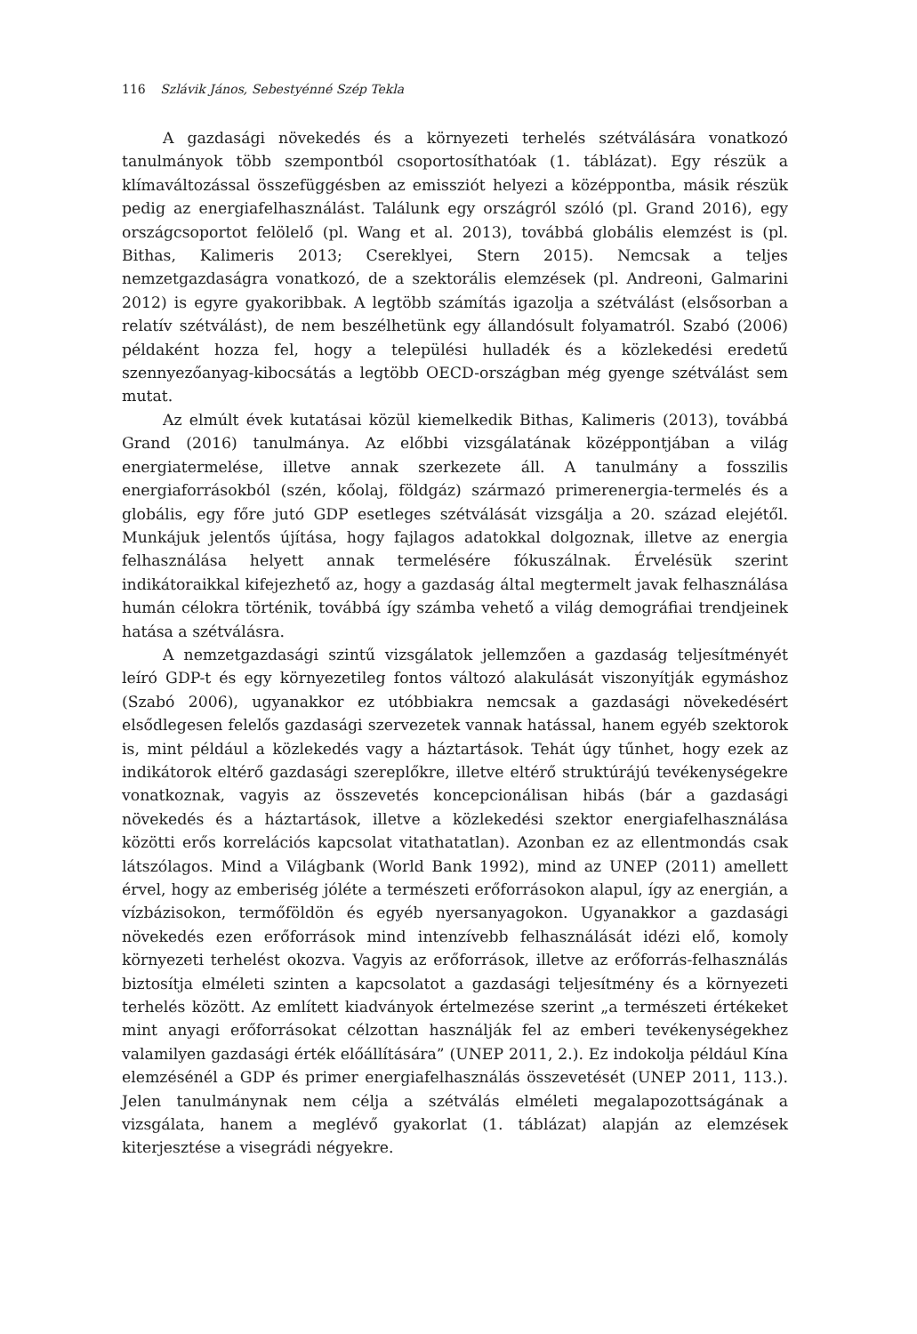116 Szlávik János, Sebestyénné Szép Tekla
A gazdasági növekedés és a környezeti terhelés szétválására vonatkozó tanulmányok több szempontból csoportosíthatóak (1. táblázat). Egy részük a klímaváltozással összefüggésben az emissziót helyezi a középpontba, másik részük pedig az energiafelhasználást. Találunk egy országról szóló (pl. Grand 2016), egy országcsoportot felölelő (pl. Wang et al. 2013), továbbá globális elemzést is (pl. Bithas, Kalimeris 2013; Csereklyei, Stern 2015). Nemcsak a teljes nemzetgazdaságra vonatkozó, de a szektorális elemzések (pl. Andreoni, Galmarini 2012) is egyre gyakoribbak. A legtöbb számítás igazolja a szétválást (elsősorban a relatív szétválást), de nem beszélhetünk egy állandósult folyamatról. Szabó (2006) példaként hozza fel, hogy a települési hulladék és a közlekedési eredetű szennyezőanyag-kibocsátás a legtöbb OECD-országban még gyenge szétválást sem mutat.
Az elmúlt évek kutatásai közül kiemelkedik Bithas, Kalimeris (2013), továbbá Grand (2016) tanulmánya. Az előbbi vizsgálatának középpontjában a világ energiatermelése, illetve annak szerkezete áll. A tanulmány a fosszilis energiaforrásokból (szén, kőolaj, földgáz) származó primerenergia-termelés és a globális, egy főre jutó GDP esetleges szétválását vizsgálja a 20. század elejétől. Munkájuk jelentős újítása, hogy fajlagos adatokkal dolgoznak, illetve az energia felhasználása helyett annak termelésére fókuszálnak. Érvelésük szerint indikátoraikkal kifejezhető az, hogy a gazdaság által megtermelt javak felhasználása humán célokra történik, továbbá így számba vehető a világ demográfiai trendjeinek hatása a szétválásra.
A nemzetgazdasági szintű vizsgálatok jellemzően a gazdaság teljesítményét leíró GDP-t és egy környezetileg fontos változó alakulását viszonyítják egymáshoz (Szabó 2006), ugyanakkor ez utóbbiakra nemcsak a gazdasági növekedésért elsődlegesen felelős gazdasági szervezetek vannak hatással, hanem egyéb szektorok is, mint például a közlekedés vagy a háztartások. Tehát úgy tűnhet, hogy ezek az indikátorok eltérő gazdasági szereplőkre, illetve eltérő struktúrájú tevékenységekre vonatkoznak, vagyis az összevetés koncepcionálisan hibás (bár a gazdasági növekedés és a háztartások, illetve a közlekedési szektor energiafelhasználása közötti erős korrelációs kapcsolat vitathatatlan). Azonban ez az ellentmondás csak látszólagos. Mind a Világbank (World Bank 1992), mind az UNEP (2011) amellett érvel, hogy az emberiség jóléte a természeti erőforrásokon alapul, így az energián, a vízbázisokon, termőföldön és egyéb nyersanyagokon. Ugyanakkor a gazdasági növekedés ezen erőforrások mind intenzívebb felhasználását idézi elő, komoly környezeti terhelést okozva. Vagyis az erőforrások, illetve az erőforrás-felhasználás biztosítja elméleti szinten a kapcsolatot a gazdasági teljesítmény és a környezeti terhelés között. Az említett kiadványok értelmezése szerint „a természeti értékeket mint anyagi erőforrásokat célzottan használják fel az emberi tevékenységekhez valamilyen gazdasági érték előállítására” (UNEP 2011, 2.). Ez indokolja például Kína elemzésénél a GDP és primer energiafelhasználás összevetését (UNEP 2011, 113.). Jelen tanulmánynak nem célja a szétválás elméleti megalapozottságának a vizsgálata, hanem a meglévő gyakorlat (1. táblázat) alapján az elemzések kiterjesztése a visegrádi négyekre.